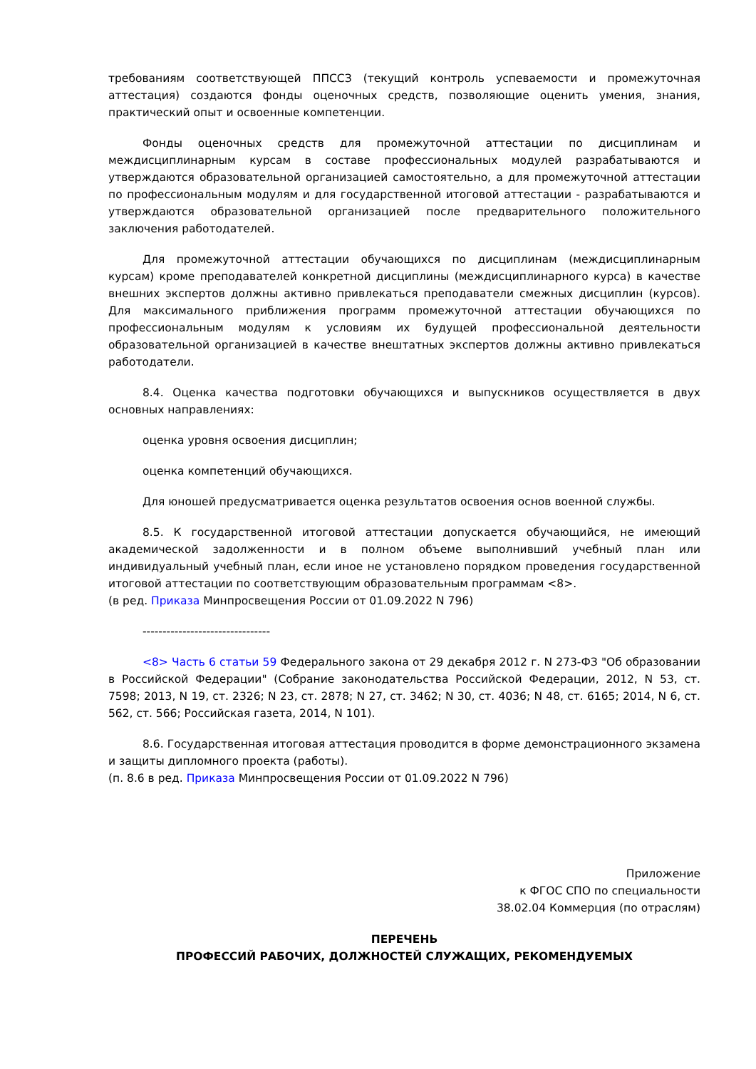требованиям соответствующей ППССЗ (текущий контроль успеваемости и промежуточная аттестация) создаются фонды оценочных средств, позволяющие оценить умения, знания, практический опыт и освоенные компетенции.
Фонды оценочных средств для промежуточной аттестации по дисциплинам и междисциплинарным курсам в составе профессиональных модулей разрабатываются и утверждаются образовательной организацией самостоятельно, а для промежуточной аттестации по профессиональным модулям и для государственной итоговой аттестации - разрабатываются и утверждаются образовательной организацией после предварительного положительного заключения работодателей.
Для промежуточной аттестации обучающихся по дисциплинам (междисциплинарным курсам) кроме преподавателей конкретной дисциплины (междисциплинарного курса) в качестве внешних экспертов должны активно привлекаться преподаватели смежных дисциплин (курсов). Для максимального приближения программ промежуточной аттестации обучающихся по профессиональным модулям к условиям их будущей профессиональной деятельности образовательной организацией в качестве внештатных экспертов должны активно привлекаться работодатели.
8.4. Оценка качества подготовки обучающихся и выпускников осуществляется в двух основных направлениях:
оценка уровня освоения дисциплин;
оценка компетенций обучающихся.
Для юношей предусматривается оценка результатов освоения основ военной службы.
8.5. К государственной итоговой аттестации допускается обучающийся, не имеющий академической задолженности и в полном объеме выполнивший учебный план или индивидуальный учебный план, если иное не установлено порядком проведения государственной итоговой аттестации по соответствующим образовательным программам <8>.
(в ред. Приказа Минпросвещения России от 01.09.2022 N 796)
--------------------------------
<8> Часть 6 статьи 59 Федерального закона от 29 декабря 2012 г. N 273-ФЗ "Об образовании в Российской Федерации" (Собрание законодательства Российской Федерации, 2012, N 53, ст. 7598; 2013, N 19, ст. 2326; N 23, ст. 2878; N 27, ст. 3462; N 30, ст. 4036; N 48, ст. 6165; 2014, N 6, ст. 562, ст. 566; Российская газета, 2014, N 101).
8.6. Государственная итоговая аттестация проводится в форме демонстрационного экзамена и защиты дипломного проекта (работы).
(п. 8.6 в ред. Приказа Минпросвещения России от 01.09.2022 N 796)
Приложение
к ФГОС СПО по специальности
38.02.04 Коммерция (по отраслям)
ПЕРЕЧЕНЬ
ПРОФЕССИЙ РАБОЧИХ, ДОЛЖНОСТЕЙ СЛУЖАЩИХ, РЕКОМЕНДУЕМЫХ